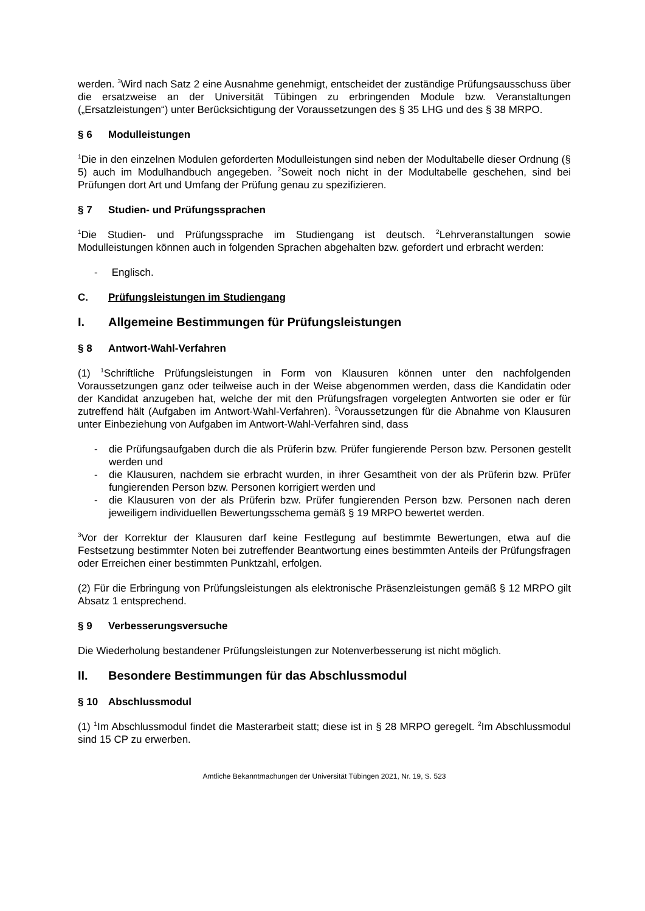werden. <sup>3</sup>Wird nach Satz 2 eine Ausnahme genehmigt, entscheidet der zuständige Prüfungs­ausschuss über die ersatzweise an der Universität Tübingen zu erbringenden Module bzw. Veranstaltungen („Ersatzleistungen“) unter Berücksichtigung der Voraussetzungen des § 35 LHG und des § 38 MRPO.
§ 6 Modulleistungen
<sup>1</sup> Die in den einzelnen Modulen geforderten Modulleistungen sind neben der Modultabelle dieser Ordnung (§ 5) auch im Modulhandbuch angegeben. <sup>2</sup>Soweit noch nicht in der Modul­tabelle geschehen, sind bei Prüfungen dort Art und Umfang der Prüfung genau zu spezifi­zieren.
§ 7 Studien- und Prüfungssprachen
<sup>1</sup> Die Studien- und Prüfungssprache im Studiengang ist deutsch. <sup>2</sup>Lehrveranstaltungen sowie Modulleistungen können auch in folgenden Sprachen abgehalten bzw. gefordert und erbracht werden:
- Englisch.
C. Prüfungsleistungen im Studiengang
I. Allgemeine Bestimmungen für Prüfungsleistungen
§ 8 Antwort-Wahl-Verfahren
(1) <sup>1</sup>Schriftliche Prüfungsleistungen in Form von Klausuren können unter den nachfolgenden Voraussetzungen ganz oder teilweise auch in der Weise abgenommen werden, dass die Kandidatin oder der Kandidat anzugeben hat, welche der mit den Prüfungsfragen vorgelegten Antworten sie oder er für zutreffend hält (Aufgaben im Antwort-Wahl-Verfahren). <sup>2</sup>Vorausset­zungen für die Abnahme von Klausuren unter Einbeziehung von Aufgaben im Antwort-Wahl-Verfahren sind, dass
- die Prüfungsaufgaben durch die als Prüferin bzw. Prüfer fungierende Person bzw. Personen gestellt werden und
- die Klausuren, nachdem sie erbracht wurden, in ihrer Gesamtheit von der als Prüferin bzw. Prüfer fungierenden Person bzw. Personen korrigiert werden und
- die Klausuren von der als Prüferin bzw. Prüfer fungierenden Person bzw. Personen nach deren jeweiligem individuellen Bewertungsschema gemäß § 19 MRPO bewertet werden.
<sup>3</sup> Vor der Korrektur der Klausuren darf keine Festlegung auf bestimmte Bewertungen, etwa auf die Festsetzung bestimmter Noten bei zutreffender Beantwortung eines bestimmten Anteils der Prüfungsfragen oder Erreichen einer bestimmten Punktzahl, erfolgen.
(2) Für die Erbringung von Prüfungsleistungen als elektronische Präsenzleistungen gemäß § 12 MRPO gilt Absatz 1 entsprechend.
§ 9 Verbesserungsversuche
Die Wiederholung bestandener Prüfungsleistungen zur Notenverbesserung ist nicht möglich.
II. Besondere Bestimmungen für das Abschlussmodul
§ 10 Abschlussmodul
(1) <sup>1</sup>Im Abschlussmodul findet die Masterarbeit statt; diese ist in § 28 MRPO geregelt. <sup>2</sup>Im Abschlussmodul sind 15 CP zu erwerben.
Amtliche Bekanntmachungen der Universität Tübingen 2021, Nr. 19, S. 523